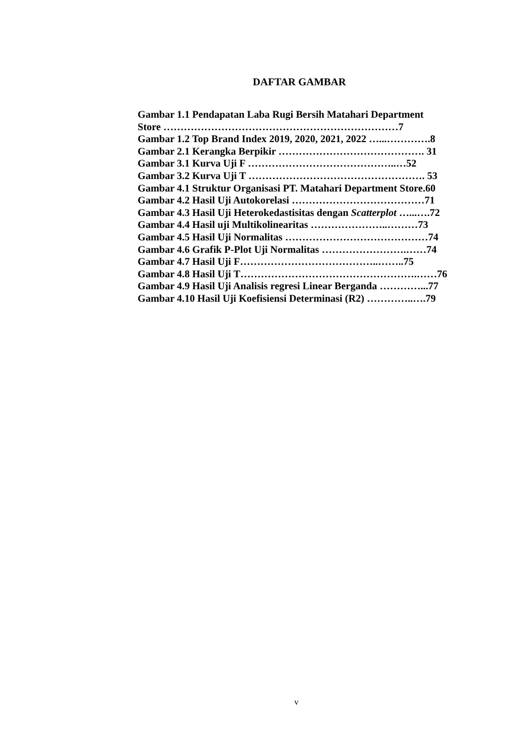DAFTAR GAMBAR
Gambar 1.1 Pendapatan Laba Rugi Bersih Matahari Department
Store ……………………………………………………………7
Gambar 1.2 Top Brand Index 2019, 2020, 2021, 2022 …...………….8
Gambar 2.1 Kerangka Berpikir ……………………………………. 31
Gambar 3.1 Kurva Uji F ……………………………………..…52
Gambar 3.2 Kurva Uji T ……………………………………………. 53
Gambar 4.1 Struktur Organisasi PT. Matahari Department Store.60
Gambar 4.2 Hasil Uji Autokorelasi …………………………………71
Gambar 4.3 Hasil Uji Heterokedastisitas dengan Scatterplot …...….72
Gambar 4.4 Hasil uji Multikolinearitas …………………..………73
Gambar 4.5 Hasil Uji Normalitas ……………………………………74
Gambar 4.6 Grafik P-Plot Uji Normalitas …………………….……74
Gambar 4.7 Hasil Uji F…………………………………..……..75
Gambar 4.8 Hasil Uji T…………………………………………….……76
Gambar 4.9 Hasil Uji Analisis regresi Linear Berganda …………...77
Gambar 4.10 Hasil Uji Koefisiensi Determinasi (R2) …………..….79
v